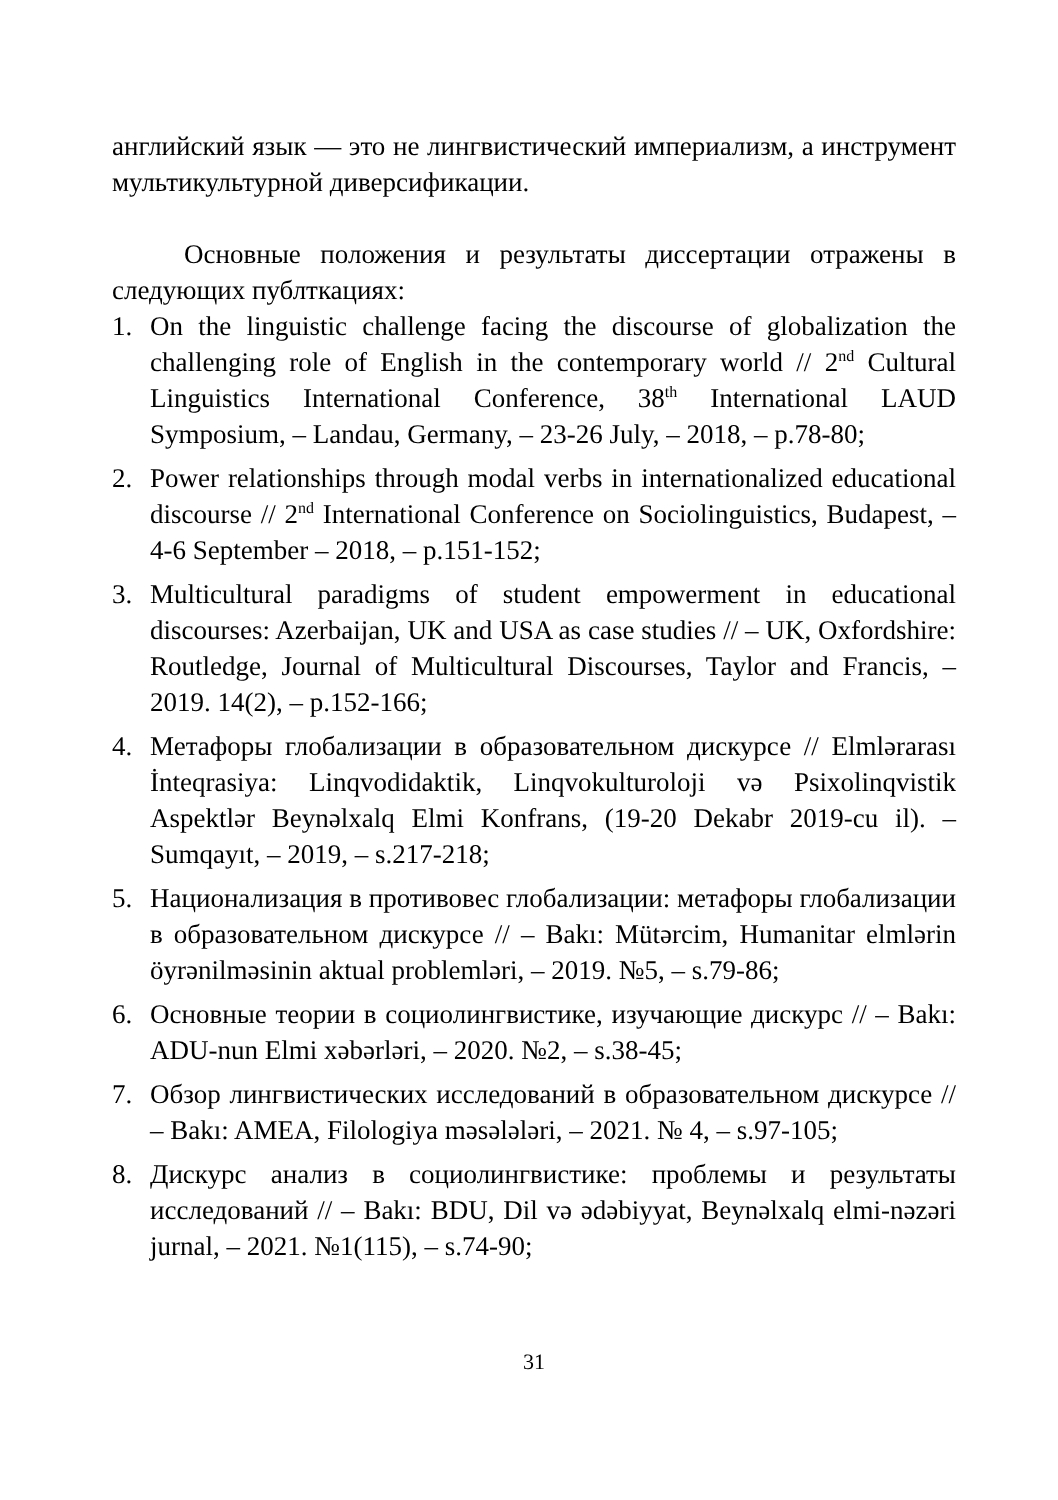английский язык — это не лингвистический империализм, а инструмент мультикультурной диверсификации.
Основные положения и результаты диссертации отражены в следующих публткациях:
1. On the linguistic challenge facing the discourse of globalization the challenging role of English in the contemporary world // 2<sup>nd</sup> Cultural Linguistics International Conference, 38<sup>th</sup> International LAUD Symposium, – Landau, Germany, – 23-26 July, – 2018, – p.78-80;
2. Power relationships through modal verbs in internationalized educational discourse // 2<sup>nd</sup> International Conference on Sociolinguistics, Budapest, – 4-6 September – 2018, – p.151-152;
3. Multicultural paradigms of student empowerment in educational discourses: Azerbaijan, UK and USA as case studies // – UK, Oxfordshire: Routledge, Journal of Multicultural Discourses, Taylor and Francis, – 2019. 14(2), – p.152-166;
4. Метафоры глобализации в образовательном дискурсе // Elmlərarası İnteqrasiya: Linqvodidaktik, Linqvokulturoloji və Psixolinqvistik Aspektlər Beynəlxalq Elmi Konfrans, (19-20 Dekabr 2019-cu il). – Sumqayıt, – 2019, – s.217-218;
5. Национализация в противовес глобализации: метафоры глобализации в образовательном дискурсе // – Bakı: Mütərcim, Humanitar elmlərin öyrənilməsinin aktual problemləri, – 2019. №5, – s.79-86;
6. Основные теории в социолингвистике, изучающие дискурс // – Bakı: ADU-nun Elmi xəbərləri, – 2020. №2, – s.38-45;
7. Обзор лингвистических исследований в образовательном дискурсе // – Bakı: AMEA, Filologiya məsələləri, – 2021. № 4, – s.97-105;
8. Дискурс анализ в социолингвистике: проблемы и результаты исследований // – Bakı: BDU, Dil və ədəbiyyat, Beynəlxalq elmi-nəzəri jurnal, – 2021. №1(115), – s.74-90;
31